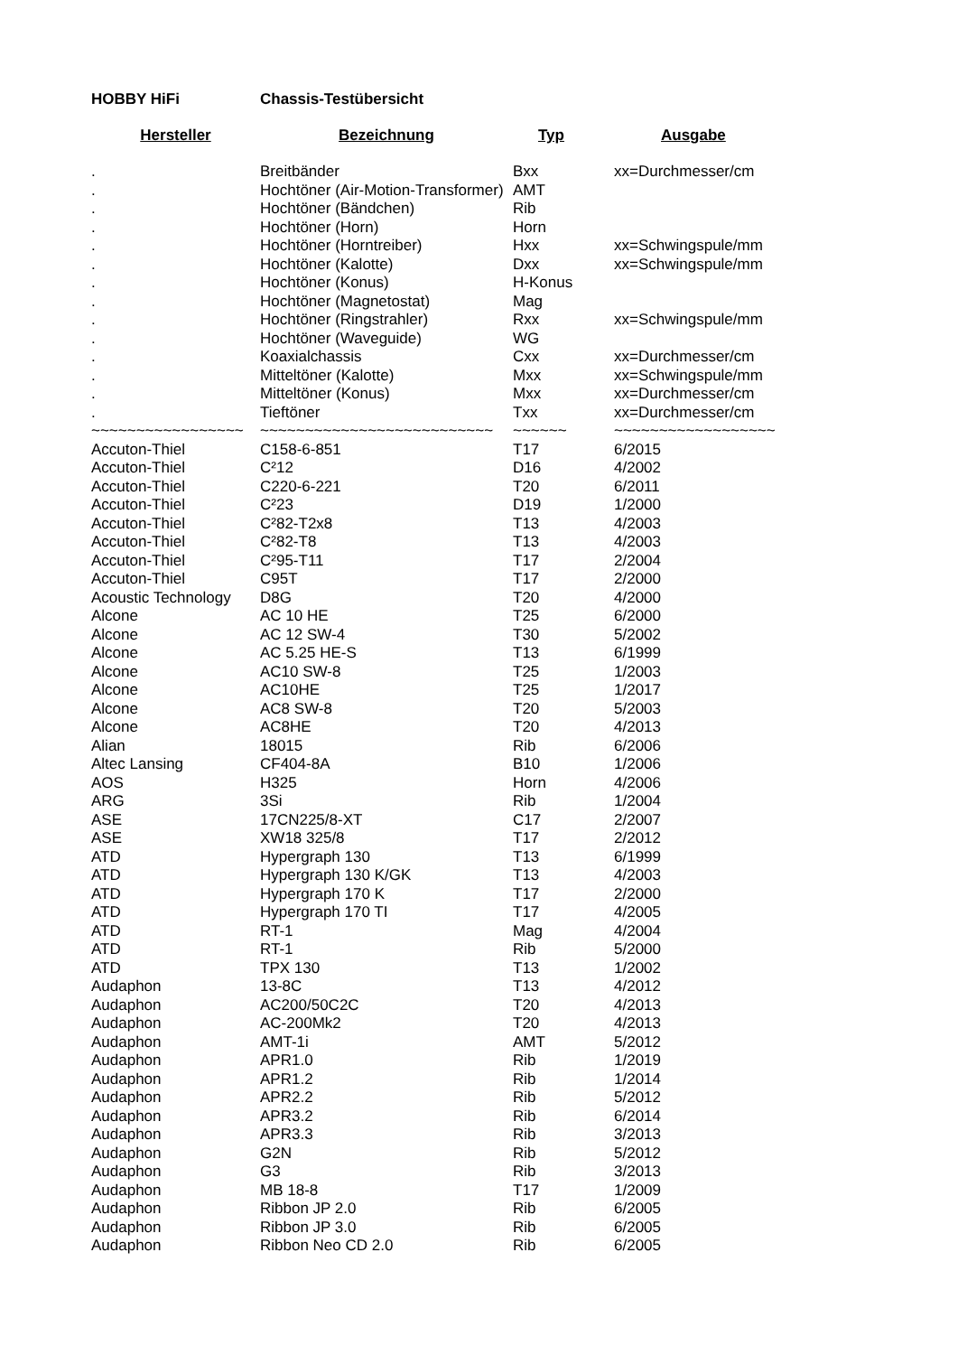HOBBY HiFi Chassis-Testübersicht
| Hersteller | Bezeichnung | Typ | Ausgabe |
| --- | --- | --- | --- |
| . | Breitbänder | Bxx | xx=Durchmesser/cm |
| . | Hochtöner (Air-Motion-Transformer) | AMT | |
| . | Hochtöner (Bändchen) | Rib | |
| . | Hochtöner (Horn) | Horn | |
| . | Hochtöner (Horntreiber) | Hxx | xx=Schwingspule/mm |
| . | Hochtöner (Kalotte) | Dxx | xx=Schwingspule/mm |
| . | Hochtöner (Konus) | H-Konus | |
| . | Hochtöner (Magnetostat) | Mag | |
| . | Hochtöner (Ringstrahler) | Rxx | xx=Schwingspule/mm |
| . | Hochtöner (Waveguide) | WG | |
| . | Koaxialchassis | Cxx | xx=Durchmesser/cm |
| . | Mitteltöner (Kalotte) | Mxx | xx=Schwingspule/mm |
| . | Mitteltöner (Konus) | Mxx | xx=Durchmesser/cm |
| . | Tieftöner | Txx | xx=Durchmesser/cm |
| ~~~~~~~~~~~~~~~~~ | ~~~~~~~~~~~~~~~~~~~~~~~~~~ | ~~~~~~ | ~~~~~~~~~~~~~~~~~~ |
| Accuton-Thiel | C158-6-851 | T17 | 6/2015 |
| Accuton-Thiel | C²12 | D16 | 4/2002 |
| Accuton-Thiel | C220-6-221 | T20 | 6/2011 |
| Accuton-Thiel | C²23 | D19 | 1/2000 |
| Accuton-Thiel | C²82-T2x8 | T13 | 4/2003 |
| Accuton-Thiel | C²82-T8 | T13 | 4/2003 |
| Accuton-Thiel | C²95-T11 | T17 | 2/2004 |
| Accuton-Thiel | C95T | T17 | 2/2000 |
| Acoustic Technology | D8G | T20 | 4/2000 |
| Alcone | AC 10 HE | T25 | 6/2000 |
| Alcone | AC 12 SW-4 | T30 | 5/2002 |
| Alcone | AC 5.25 HE-S | T13 | 6/1999 |
| Alcone | AC10 SW-8 | T25 | 1/2003 |
| Alcone | AC10HE | T25 | 1/2017 |
| Alcone | AC8 SW-8 | T20 | 5/2003 |
| Alcone | AC8HE | T20 | 4/2013 |
| Alian | 18015 | Rib | 6/2006 |
| Altec Lansing | CF404-8A | B10 | 1/2006 |
| AOS | H325 | Horn | 4/2006 |
| ARG | 3Si | Rib | 1/2004 |
| ASE | 17CN225/8-XT | C17 | 2/2007 |
| ASE | XW18 325/8 | T17 | 2/2012 |
| ATD | Hypergraph 130 | T13 | 6/1999 |
| ATD | Hypergraph 130 K/GK | T13 | 4/2003 |
| ATD | Hypergraph 170 K | T17 | 2/2000 |
| ATD | Hypergraph 170 TI | T17 | 4/2005 |
| ATD | RT-1 | Mag | 4/2004 |
| ATD | RT-1 | Rib | 5/2000 |
| ATD | TPX 130 | T13 | 1/2002 |
| Audaphon | 13-8C | T13 | 4/2012 |
| Audaphon | AC200/50C2C | T20 | 4/2013 |
| Audaphon | AC-200Mk2 | T20 | 4/2013 |
| Audaphon | AMT-1i | AMT | 5/2012 |
| Audaphon | APR1.0 | Rib | 1/2019 |
| Audaphon | APR1.2 | Rib | 1/2014 |
| Audaphon | APR2.2 | Rib | 5/2012 |
| Audaphon | APR3.2 | Rib | 6/2014 |
| Audaphon | APR3.3 | Rib | 3/2013 |
| Audaphon | G2N | Rib | 5/2012 |
| Audaphon | G3 | Rib | 3/2013 |
| Audaphon | MB 18-8 | T17 | 1/2009 |
| Audaphon | Ribbon JP 2.0 | Rib | 6/2005 |
| Audaphon | Ribbon JP 3.0 | Rib | 6/2005 |
| Audaphon | Ribbon Neo CD 2.0 | Rib | 6/2005 |